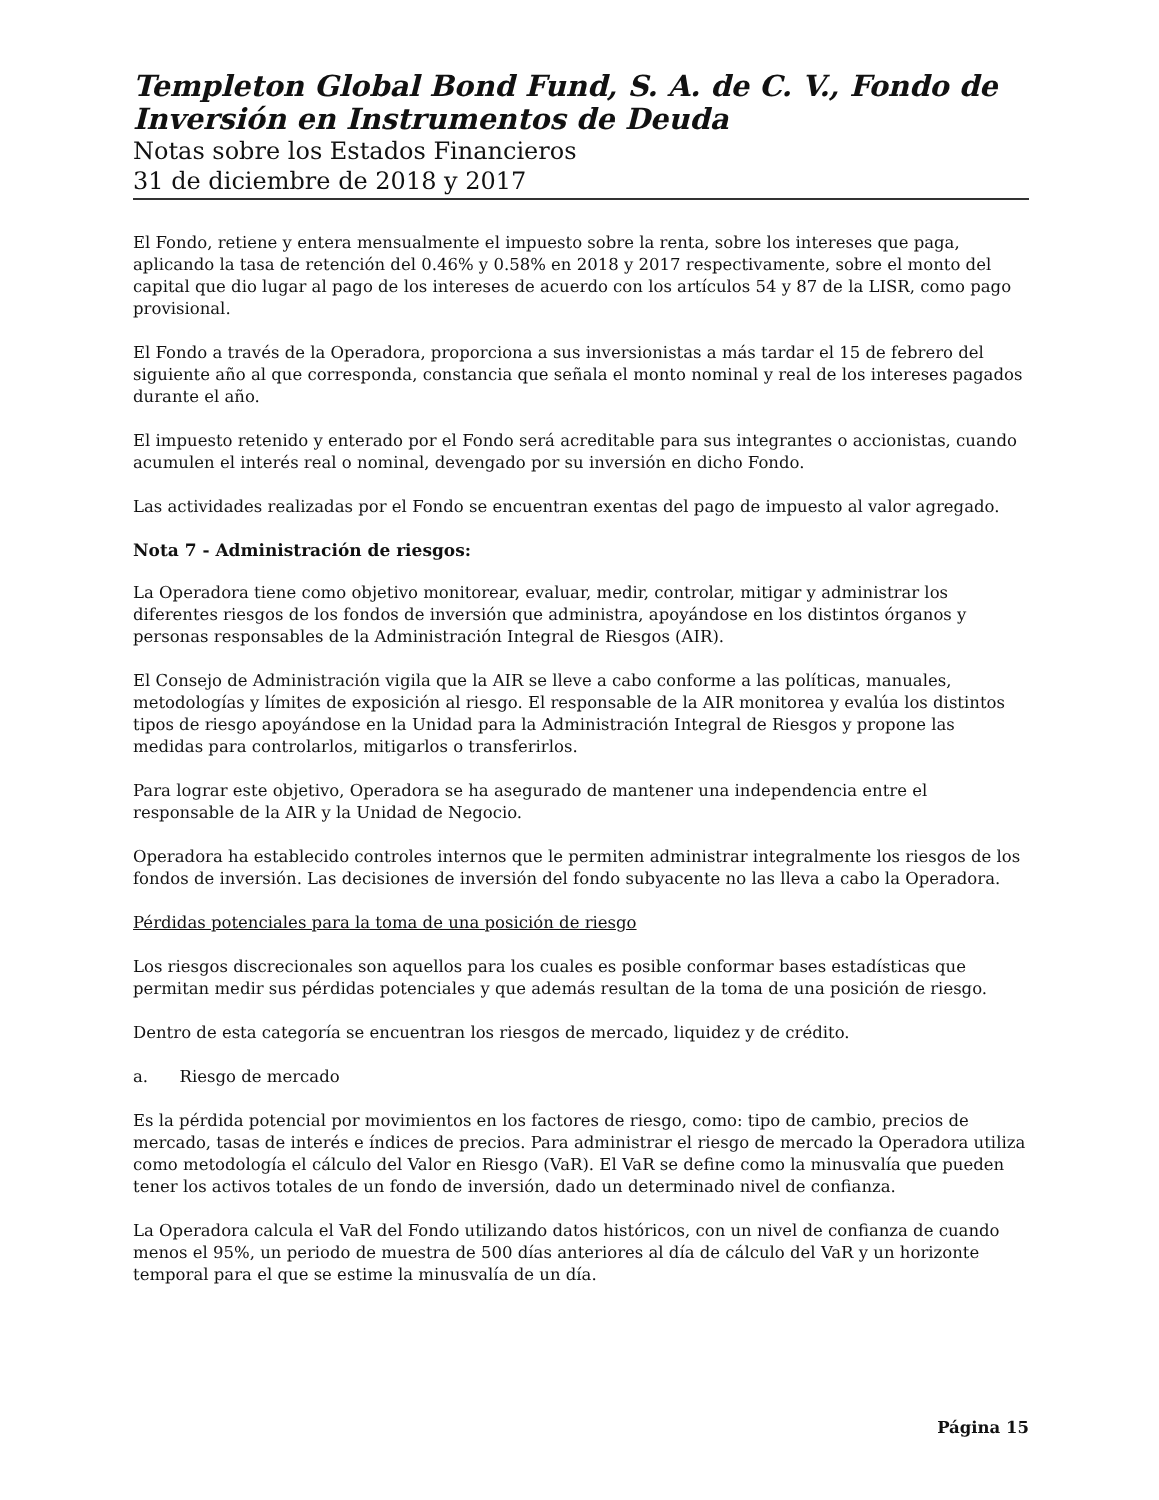Templeton Global Bond Fund, S. A. de C. V., Fondo de Inversión en Instrumentos de Deuda
Notas sobre los Estados Financieros
31 de diciembre de 2018 y 2017
El Fondo, retiene y entera mensualmente el impuesto sobre la renta, sobre los intereses que paga, aplicando la tasa de retención del 0.46% y 0.58% en 2018 y 2017 respectivamente, sobre el monto del capital que dio lugar al pago de los intereses de acuerdo con los artículos 54 y 87 de la LISR, como pago provisional.
El Fondo a través de la Operadora, proporciona a sus inversionistas a más tardar el 15 de febrero del siguiente año al que corresponda, constancia que señala el monto nominal y real de los intereses pagados durante el año.
El impuesto retenido y enterado por el Fondo será acreditable para sus integrantes o accionistas, cuando acumulen el interés real o nominal, devengado por su inversión en dicho Fondo.
Las actividades realizadas por el Fondo se encuentran exentas del pago de impuesto al valor agregado.
Nota 7 - Administración de riesgos:
La Operadora tiene como objetivo monitorear, evaluar, medir, controlar, mitigar y administrar los diferentes riesgos de los fondos de inversión que administra, apoyándose en los distintos órganos y personas responsables de la Administración Integral de Riesgos (AIR).
El Consejo de Administración vigila que la AIR se lleve a cabo conforme a las políticas, manuales, metodologías y límites de exposición al riesgo. El responsable de la AIR monitorea y evalúa los distintos tipos de riesgo apoyándose en la Unidad para la Administración Integral de Riesgos y propone las medidas para controlarlos, mitigarlos o transferirlos.
Para lograr este objetivo, Operadora se ha asegurado de mantener una independencia entre el responsable de la AIR y la Unidad de Negocio.
Operadora ha establecido controles internos que le permiten administrar integralmente los riesgos de los fondos de inversión. Las decisiones de inversión del fondo subyacente no las lleva a cabo la Operadora.
Pérdidas potenciales para la toma de una posición de riesgo
Los riesgos discrecionales son aquellos para los cuales es posible conformar bases estadísticas que permitan medir sus pérdidas potenciales y que además resultan de la toma de una posición de riesgo.
Dentro de esta categoría se encuentran los riesgos de mercado, liquidez y de crédito.
a. Riesgo de mercado
Es la pérdida potencial por movimientos en los factores de riesgo, como: tipo de cambio, precios de mercado, tasas de interés e índices de precios. Para administrar el riesgo de mercado la Operadora utiliza como metodología el cálculo del Valor en Riesgo (VaR). El VaR se define como la minusvalía que pueden tener los activos totales de un fondo de inversión, dado un determinado nivel de confianza.
La Operadora calcula el VaR del Fondo utilizando datos históricos, con un nivel de confianza de cuando menos el 95%, un periodo de muestra de 500 días anteriores al día de cálculo del VaR y un horizonte temporal para el que se estime la minusvalía de un día.
Página 15